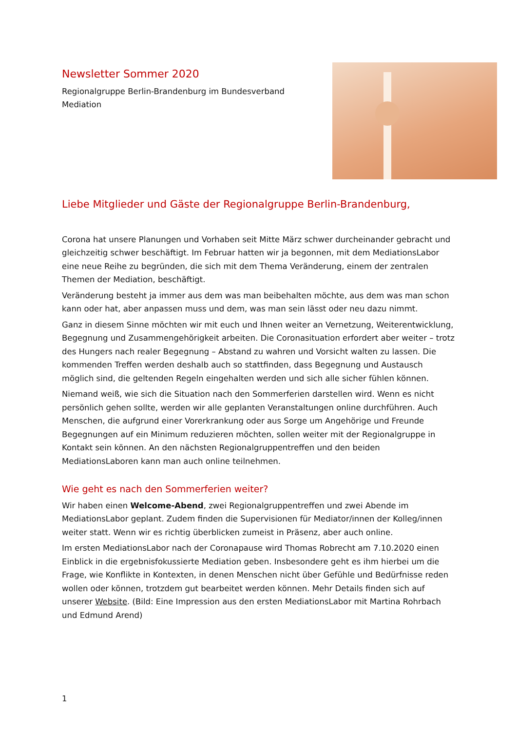Newsletter Sommer 2020
Regionalgruppe Berlin-Brandenburg im Bundesverband Mediation
Liebe Mitglieder und Gäste der Regionalgruppe Berlin-Brandenburg,
Corona hat unsere Planungen und Vorhaben seit Mitte März schwer durcheinander gebracht und gleichzeitig schwer beschäftigt. Im Februar hatten wir ja begonnen, mit dem MediationsLabor eine neue Reihe zu begründen, die sich mit dem Thema Veränderung, einem der zentralen Themen der Mediation, beschäftigt.
Veränderung besteht ja immer aus dem was man beibehalten möchte, aus dem was man schon kann oder hat, aber anpassen muss und dem, was man sein lässt oder neu dazu nimmt.
Ganz in diesem Sinne möchten wir mit euch und Ihnen weiter an Vernetzung, Weiterentwicklung, Begegnung und Zusammengehörigkeit arbeiten. Die Coronasituation erfordert aber weiter – trotz des Hungers nach realer Begegnung – Abstand zu wahren und Vorsicht walten zu lassen. Die kommenden Treffen werden deshalb auch so stattfinden, dass Begegnung und Austausch möglich sind, die geltenden Regeln eingehalten werden und sich alle sicher fühlen können.
Niemand weiß, wie sich die Situation nach den Sommerferien darstellen wird. Wenn es nicht persönlich gehen sollte, werden wir alle geplanten Veranstaltungen online durchführen. Auch Menschen, die aufgrund einer Vorerkrankung oder aus Sorge um Angehörige und Freunde Begegnungen auf ein Minimum reduzieren möchten, sollen weiter mit der Regionalgruppe in Kontakt sein können. An den nächsten Regionalgruppentreffen und den beiden MediationsLaboren kann man auch online teilnehmen.
Wie geht es nach den Sommerferien weiter?
Wir haben einen Welcome-Abend, zwei Regionalgruppentreffen und zwei Abende im MediationsLabor geplant. Zudem finden die Supervisionen für Mediator/innen der Kolleg/innen weiter statt. Wenn wir es richtig überblicken zumeist in Präsenz, aber auch online.
Im ersten MediationsLabor nach der Coronapause wird Thomas Robrecht am 7.10.2020 einen Einblick in die ergebnisfokussierte Mediation geben. Insbesondere geht es ihm hierbei um die Frage, wie Konflikte in Kontexten, in denen Menschen nicht über Gefühle und Bedürfnisse reden wollen oder können, trotzdem gut bearbeitet werden können. Mehr Details finden sich auf unserer Website. (Bild: Eine Impression aus den ersten MediationsLabor mit Martina Rohrbach und Edmund Arend)
1